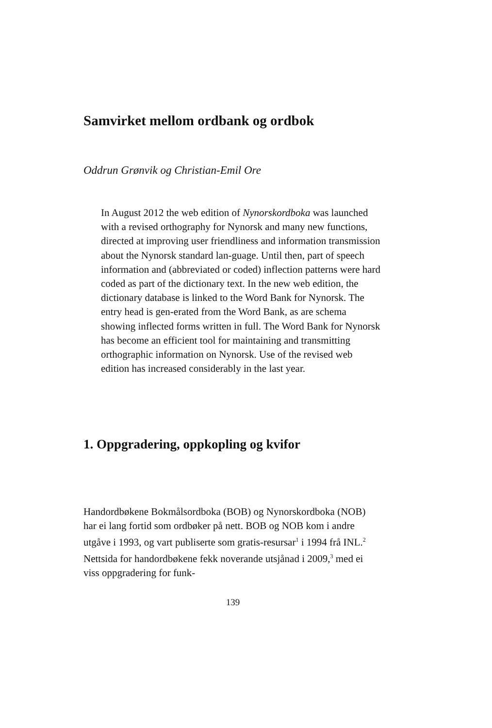Samvirket mellom ordbank og ordbok
Oddrun Grønvik og Christian-Emil Ore
In August 2012 the web edition of Nynorskordboka was launched with a revised orthography for Nynorsk and many new functions, directed at improving user friendliness and information transmission about the Nynorsk standard lan-guage. Until then, part of speech information and (abbreviated or coded) inflection patterns were hard coded as part of the dictionary text. In the new web edition, the dictionary database is linked to the Word Bank for Nynorsk. The entry head is gen-erated from the Word Bank, as are schema showing inflected forms written in full. The Word Bank for Nynorsk has become an efficient tool for maintaining and transmitting orthographic information on Nynorsk. Use of the revised web edition has increased considerably in the last year.
1. Oppgradering, oppkopling og kvifor
Handordbøkene Bokmålsordboka (BOB) og Nynorskordboka (NOB) har ei lang fortid som ordbøker på nett. BOB og NOB kom i andre utgåve i 1993, og vart publiserte som gratis-resursar<sup>1</sup> i 1994 frå INL.<sup>2</sup> Nettsida for handordbøkene fekk noverande utsjånad i 2009,<sup>3</sup> med ei viss oppgradering for funk-
139